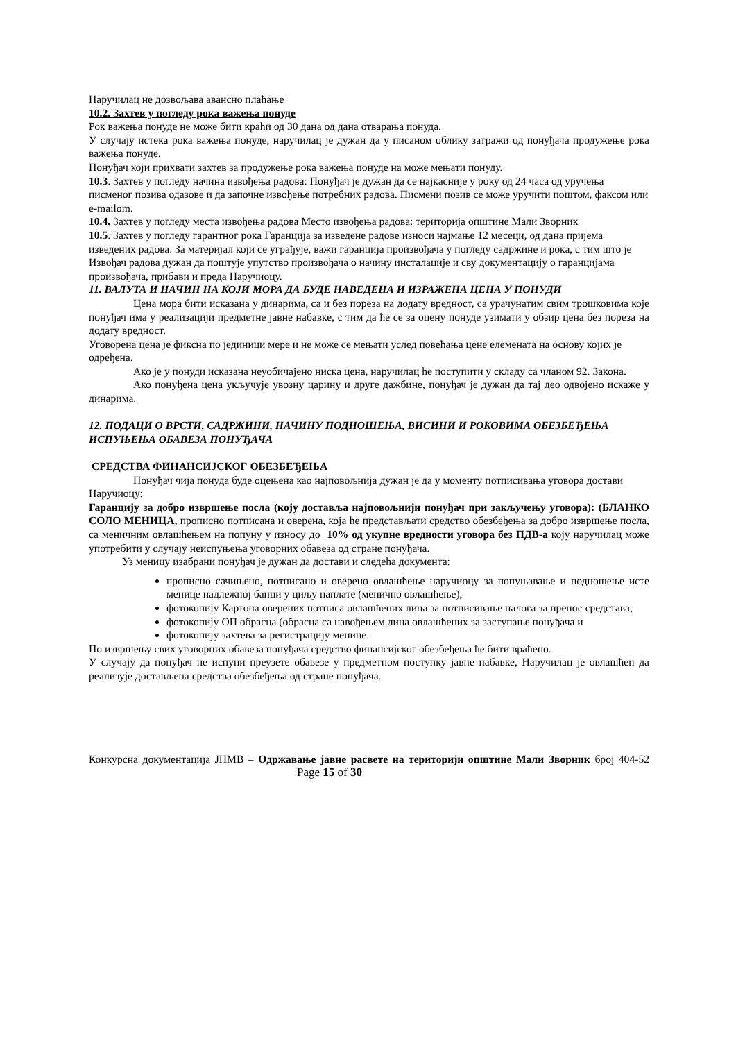Наручилац не дозвољава авансно плаћање
10.2. Захтев у погледу рока важења понуде
Рок важења понуде не може бити краћи од 30 дана од дана отварања понуда.
У случају истека рока важења понуде, наручилац је дужан да у писаном облику затражи од понуђача продужење рока важења понуде.
Понуђач који прихвати захтев за продужење рока важења понуде на може мењати понуду.
10.3. Захтев у погледу начина извођења радова: Понуђач је дужан да се најкасније у року од 24 часа од уручења писменог позива одазове и да започне извођење потребних радова. Писмени позив се може уручити поштом, факсом или e-mailom.
10.4. Захтев у погледу места извођења радова Место извођења радова: територија општине Мали Зворник
10.5. Захтев у погледу гарантног рока Гаранција за изведене радове износи најмање 12 месеци, од дана пријема изведених радова. За материјал који се уграђује, важи гаранција произвођача у погледу садржине и рока, с тим што је Извођач радова дужан да поштује упутство произвођача о начину инсталације и сву документацију о гаранцијама произвођача, прибави и преда Наручиоцу.
11. ВАЛУТА И НАЧИН НА КОЈИ МОРА ДА БУДЕ НАВЕДЕНА И ИЗРАЖЕНА ЦЕНА У ПОНУДИ
Цена мора бити исказана у динарима, са и без пореза на додату вредност, са урачунатим свим трошковима које понуђач има у реализацији предметне јавне набавке, с тим да ће се за оцену понуде узимати у обзир цена без пореза на додату вредност.
Уговорена цена је фиксна по јединици мере и не може се мењати услед повећања цене елемената на основу којих је одређена.
Ако је у понуди исказана неуобичајено ниска цена, наручилац ће поступити у складу са чланом 92. Закона.
Ако понуђена цена укључује увозну царину и друге дажбине, понуђач је дужан да тај део одвојено искаже у динарима.
12. ПОДАЦИ О ВРСТИ, САДРЖИНИ, НАЧИНУ ПОДНОШЕЊА, ВИСИНИ И РОКОВИМА ОБЕЗБЕЂЕЊА ИСПУЊЕЊА ОБАВЕЗА ПОНУЂАЧА
СРЕДСТВА ФИНАНСИЈСКОГ ОБЕЗБЕЂЕЊА
Понуђач чија понуда буде оцењена као најповољнија дужан је да у моменту потписивања уговора достави Наручиоцу:
Гаранцију за добро извршење посла (коју доставља најповољнији понуђач при закључењу уговора): (БЛАНКО СОЛО МЕНИЦА, прописно потписана и оверена, која ће представљати средство обезбеђења за добро извршење посла, са меничним овлашћењем на попуну у износу до 10% од укупне вредности уговора без ПДВ-а коју наручилац може употребити у случају неиспуњења уговорних обавеза од стране понуђача.
Уз меницу изабрани понуђач је дужан да достави и следећа документа:
прописно сачињено, потписано и оверено овлашћење наручиоцу за попуњавање и подношење исте менице надлежној банци у циљу наплате (менично овлашћење),
фотокопију Картона оверених потписа овлашћених лица за потписивање налога за пренос средстава,
фотокопију ОП обрасца (обрасца са навођењем лица овлашћених за заступање понуђача и
фотокопију захтева за регистрацију менице.
По извршењу свих уговорних обавеза понуђача средство финансијског обезбеђења ће бити враћено.
У случају да понуђач не испуни преузете обавезе у предметном поступку јавне набавке, Наручилац је овлашћен да реализује достављена средства обезбеђења од стране понуђача.
Конкурсна документација ЈНМВ – Одржавање јавне расвете на територији општине Мали Зворник број 404-52 Page 15 of 30